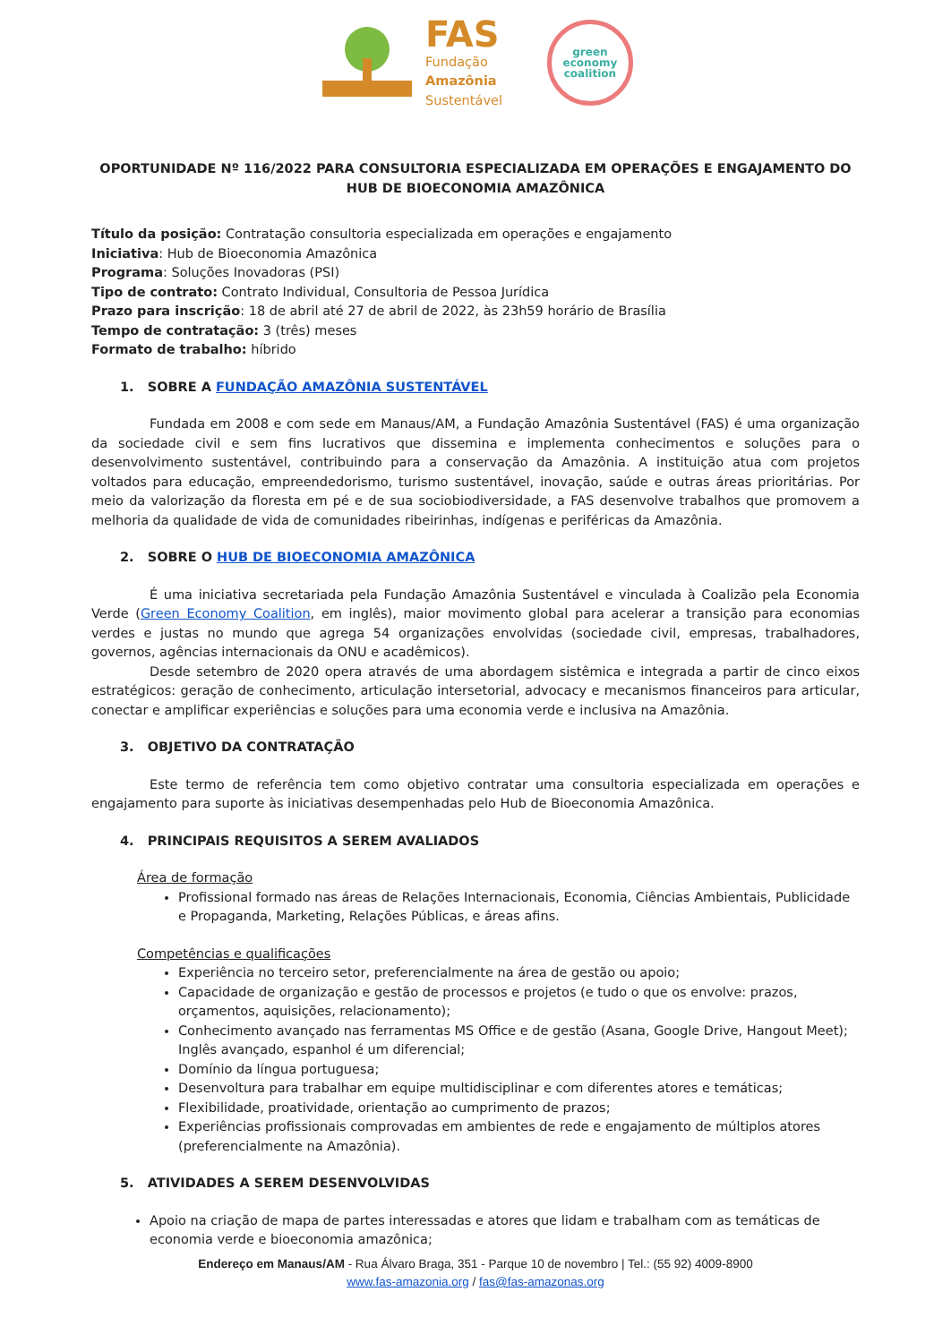FAS
Fundação
Amazônia
Sustentável
green
economy
coalition
OPORTUNIDADE Nº 116/2022 PARA CONSULTORIA ESPECIALIZADA EM OPERAÇÕES E ENGAJAMENTO DO HUB DE BIOECONOMIA AMAZÔNICA
Título da posição: Contratação consultoria especializada em operações e engajamento
Iniciativa: Hub de Bioeconomia Amazônica
Programa: Soluções Inovadoras (PSI)
Tipo de contrato: Contrato Individual, Consultoria de Pessoa Jurídica
Prazo para inscrição: 18 de abril até 27 de abril de 2022, às 23h59 horário de Brasília
Tempo de contratação: 3 (três) meses
Formato de trabalho: híbrido
1. SOBRE A FUNDAÇÃO AMAZÔNIA SUSTENTÁVEL
Fundada em 2008 e com sede em Manaus/AM, a Fundação Amazônia Sustentável (FAS) é uma organização da sociedade civil e sem fins lucrativos que dissemina e implementa conhecimentos e soluções para o desenvolvimento sustentável, contribuindo para a conservação da Amazônia. A instituição atua com projetos voltados para educação, empreendedorismo, turismo sustentável, inovação, saúde e outras áreas prioritárias. Por meio da valorização da floresta em pé e de sua sociobiodiversidade, a FAS desenvolve trabalhos que promovem a melhoria da qualidade de vida de comunidades ribeirinhas, indígenas e periféricas da Amazônia.
2. SOBRE O HUB DE BIOECONOMIA AMAZÔNICA
É uma iniciativa secretariada pela Fundação Amazônia Sustentável e vinculada à Coalizão pela Economia Verde (Green Economy Coalition, em inglês), maior movimento global para acelerar a transição para economias verdes e justas no mundo que agrega 54 organizações envolvidas (sociedade civil, empresas, trabalhadores, governos, agências internacionais da ONU e acadêmicos).
Desde setembro de 2020 opera através de uma abordagem sistêmica e integrada a partir de cinco eixos estratégicos: geração de conhecimento, articulação intersetorial, advocacy e mecanismos financeiros para articular, conectar e amplificar experiências e soluções para uma economia verde e inclusiva na Amazônia.
3. OBJETIVO DA CONTRATAÇÃO
Este termo de referência tem como objetivo contratar uma consultoria especializada em operações e engajamento para suporte às iniciativas desempenhadas pelo Hub de Bioeconomia Amazônica.
4. PRINCIPAIS REQUISITOS A SEREM AVALIADOS
Área de formação
Profissional formado nas áreas de Relações Internacionais, Economia, Ciências Ambientais, Publicidade e Propaganda, Marketing, Relações Públicas, e áreas afins.
Competências e qualificações
Experiência no terceiro setor, preferencialmente na área de gestão ou apoio;
Capacidade de organização e gestão de processos e projetos (e tudo o que os envolve: prazos, orçamentos, aquisições, relacionamento);
Conhecimento avançado nas ferramentas MS Office e de gestão (Asana, Google Drive, Hangout Meet); Inglês avançado, espanhol é um diferencial;
Domínio da língua portuguesa;
Desenvoltura para trabalhar em equipe multidisciplinar e com diferentes atores e temáticas;
Flexibilidade, proatividade, orientação ao cumprimento de prazos;
Experiências profissionais comprovadas em ambientes de rede e engajamento de múltiplos atores (preferencialmente na Amazônia).
5. ATIVIDADES A SEREM DESENVOLVIDAS
Apoio na criação de mapa de partes interessadas e atores que lidam e trabalham com as temáticas de economia verde e bioeconomia amazônica;
Endereço em Manaus/AM - Rua Álvaro Braga, 351 - Parque 10 de novembro | Tel.: (55 92) 4009-8900
www.fas-amazonia.org / fas@fas-amazonas.org